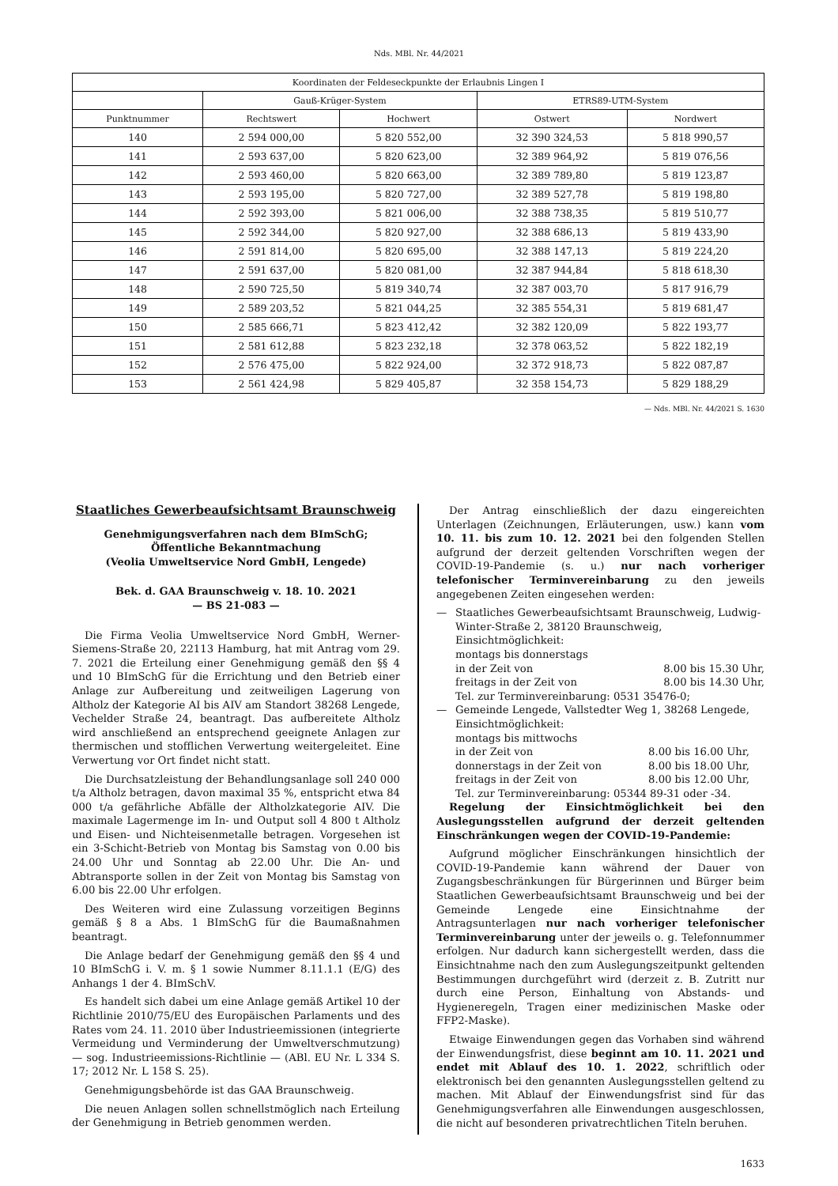Nds. MBl. Nr. 44/2021
| Koordinaten der Feldeseckpunkte der Erlaubnis Lingen I | | | | |
| --- | --- | --- | --- | --- |
| | Gauß-Krüger-System | | ETRS89-UTM-System | |
| Punktnummer | Rechtswert | Hochwert | Ostwert | Nordwert |
| 140 | 2 594 000,00 | 5 820 552,00 | 32 390 324,53 | 5 818 990,57 |
| 141 | 2 593 637,00 | 5 820 623,00 | 32 389 964,92 | 5 819 076,56 |
| 142 | 2 593 460,00 | 5 820 663,00 | 32 389 789,80 | 5 819 123,87 |
| 143 | 2 593 195,00 | 5 820 727,00 | 32 389 527,78 | 5 819 198,80 |
| 144 | 2 592 393,00 | 5 821 006,00 | 32 388 738,35 | 5 819 510,77 |
| 145 | 2 592 344,00 | 5 820 927,00 | 32 388 686,13 | 5 819 433,90 |
| 146 | 2 591 814,00 | 5 820 695,00 | 32 388 147,13 | 5 819 224,20 |
| 147 | 2 591 637,00 | 5 820 081,00 | 32 387 944,84 | 5 818 618,30 |
| 148 | 2 590 725,50 | 5 819 340,74 | 32 387 003,70 | 5 817 916,79 |
| 149 | 2 589 203,52 | 5 821 044,25 | 32 385 554,31 | 5 819 681,47 |
| 150 | 2 585 666,71 | 5 823 412,42 | 32 382 120,09 | 5 822 193,77 |
| 151 | 2 581 612,88 | 5 823 232,18 | 32 378 063,52 | 5 822 182,19 |
| 152 | 2 576 475,00 | 5 822 924,00 | 32 372 918,73 | 5 822 087,87 |
| 153 | 2 561 424,98 | 5 829 405,87 | 32 358 154,73 | 5 829 188,29 |
— Nds. MBl. Nr. 44/2021 S. 1630
Staatliches Gewerbeaufsichtsamt Braunschweig
Genehmigungsverfahren nach dem BImSchG;
Öffentliche Bekanntmachung
(Veolia Umweltservice Nord GmbH, Lengede)
Bek. d. GAA Braunschweig v. 18. 10. 2021
— BS 21-083 —
Die Firma Veolia Umweltservice Nord GmbH, Werner-Siemens-Straße 20, 22113 Hamburg, hat mit Antrag vom 29. 7. 2021 die Erteilung einer Genehmigung gemäß den §§ 4 und 10 BImSchG für die Errichtung und den Betrieb einer Anlage zur Aufbereitung und zeitweiligen Lagerung von Altholz der Kategorie AI bis AIV am Standort 38268 Lengede, Vechelder Straße 24, beantragt. Das aufbereitete Altholz wird anschließend an entsprechend geeignete Anlagen zur thermischen und stofflichen Verwertung weitergeleitet. Eine Verwertung vor Ort findet nicht statt.
Die Durchsatzleistung der Behandlungsanlage soll 240 000 t/a Altholz betragen, davon maximal 35 %, entspricht etwa 84 000 t/a gefährliche Abfälle der Altholzkategorie AIV. Die maximale Lagermenge im In- und Output soll 4 800 t Altholz und Eisen- und Nichteisenmetalle betragen. Vorgesehen ist ein 3-Schicht-Betrieb von Montag bis Samstag von 0.00 bis 24.00 Uhr und Sonntag ab 22.00 Uhr. Die An- und Abtransporte sollen in der Zeit von Montag bis Samstag von 6.00 bis 22.00 Uhr erfolgen.
Des Weiteren wird eine Zulassung vorzeitigen Beginns gemäß § 8 a Abs. 1 BImSchG für die Baumaßnahmen beantragt.
Die Anlage bedarf der Genehmigung gemäß den §§ 4 und 10 BImSchG i. V. m. § 1 sowie Nummer 8.11.1.1 (E/G) des Anhangs 1 der 4. BImSchV.
Es handelt sich dabei um eine Anlage gemäß Artikel 10 der Richtlinie 2010/75/EU des Europäischen Parlaments und des Rates vom 24. 11. 2010 über Industrieemissionen (integrierte Vermeidung und Verminderung der Umweltverschmutzung) — sog. Industrieemissions-Richtlinie — (ABl. EU Nr. L 334 S. 17; 2012 Nr. L 158 S. 25).
Genehmigungsbehörde ist das GAA Braunschweig.
Die neuen Anlagen sollen schnellstmöglich nach Erteilung der Genehmigung in Betrieb genommen werden.
Der Antrag einschließlich der dazu eingereichten Unterlagen (Zeichnungen, Erläuterungen, usw.) kann vom 10. 11. bis zum 10. 12. 2021 bei den folgenden Stellen aufgrund der derzeit geltenden Vorschriften wegen der COVID-19-Pandemie (s. u.) nur nach vorheriger telefonischer Terminvereinbarung zu den jeweils angegebenen Zeiten eingesehen werden:
— Staatliches Gewerbeaufsichtsamt Braunschweig, Ludwig-Winter-Straße 2, 38120 Braunschweig,
Einsichtmöglichkeit:
montags bis donnerstags
in der Zeit von 8.00 bis 15.30 Uhr,
freitags in der Zeit von 8.00 bis 14.30 Uhr,
Tel. zur Terminvereinbarung: 0531 35476-0;
— Gemeinde Lengede, Vallstedter Weg 1, 38268 Lengede,
Einsichtmöglichkeit:
montags bis mittwochs
in der Zeit von 8.00 bis 16.00 Uhr,
donnerstags in der Zeit von 8.00 bis 18.00 Uhr,
freitags in der Zeit von 8.00 bis 12.00 Uhr,
Tel. zur Terminvereinbarung: 05344 89-31 oder -34.
Regelung der Einsichtmöglichkeit bei den Auslegungsstellen aufgrund der derzeit geltenden Einschränkungen wegen der COVID-19-Pandemie:
Aufgrund möglicher Einschränkungen hinsichtlich der COVID-19-Pandemie kann während der Dauer von Zugangsbeschränkungen für Bürgerinnen und Bürger beim Staatlichen Gewerbeaufsichtsamt Braunschweig und bei der Gemeinde Lengede eine Einsichtnahme der Antragsunterlagen nur nach vorheriger telefonischer Terminvereinbarung unter der jeweils o. g. Telefonnummer erfolgen. Nur dadurch kann sichergestellt werden, dass die Einsichtnahme nach den zum Auslegungszeitpunkt geltenden Bestimmungen durchgeführt wird (derzeit z. B. Zutritt nur durch eine Person, Einhaltung von Abstands- und Hygieneregeln, Tragen einer medizinischen Maske oder FFP2-Maske).
Etwaige Einwendungen gegen das Vorhaben sind während der Einwendungsfrist, diese beginnt am 10. 11. 2021 und endet mit Ablauf des 10. 1. 2022, schriftlich oder elektronisch bei den genannten Auslegungsstellen geltend zu machen. Mit Ablauf der Einwendungsfrist sind für das Genehmigungsverfahren alle Einwendungen ausgeschlossen, die nicht auf besonderen privatrechtlichen Titeln beruhen.
1633